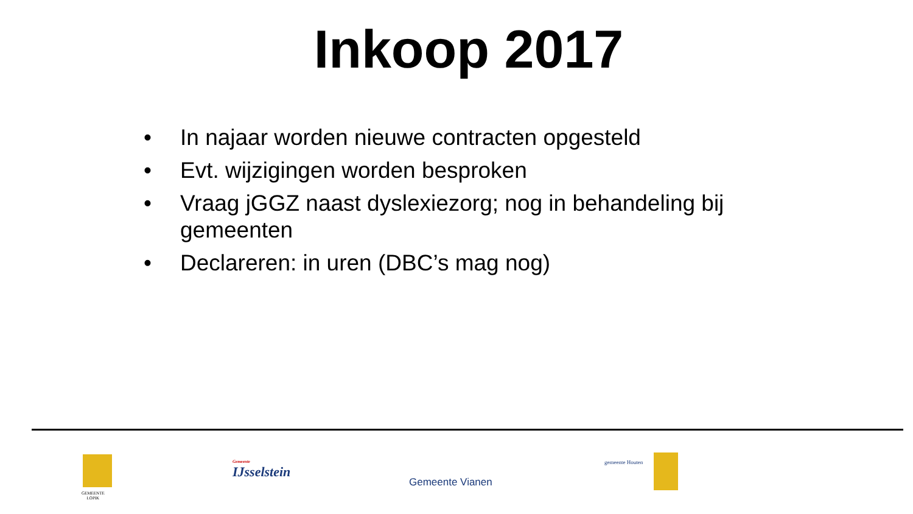Inkoop 2017
• In najaar worden nieuwe contracten opgesteld
• Evt. wijzigingen worden besproken
• Vraag jGGZ naast dyslexiezorg; nog in behandeling bij gemeenten
• Declareren: in uren (DBC’s mag nog)
GEMEENTE
LOPIK
Gemeente
IJsselstein
Gemeente Vianen
gemeente Houten